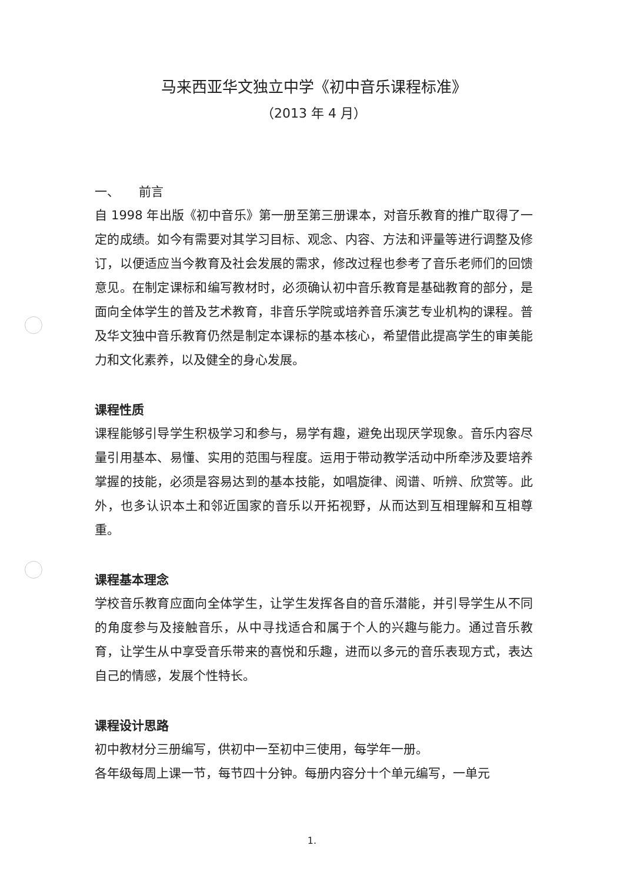马来西亚华文独立中学《初中音乐课程标准》
（2013 年 4 月）
一、 前言
自 1998 年出版《初中音乐》第一册至第三册课本，对音乐教育的推广取得了一定的成绩。如今有需要对其学习目标、观念、内容、方法和评量等进行调整及修订，以便适应当今教育及社会发展的需求，修改过程也参考了音乐老师们的回馈意见。在制定课标和编写教材时，必须确认初中音乐教育是基础教育的部分，是面向全体学生的普及艺术教育，非音乐学院或培养音乐演艺专业机构的课程。普及华文独中音乐教育仍然是制定本课标的基本核心，希望借此提高学生的审美能力和文化素养，以及健全的身心发展。
课程性质
课程能够引导学生积极学习和参与，易学有趣，避免出现厌学现象。音乐内容尽量引用基本、易懂、实用的范围与程度。运用于带动教学活动中所牵涉及要培养掌握的技能，必须是容易达到的基本技能，如唱旋律、阅谱、听辨、欣赏等。此外，也多认识本土和邻近国家的音乐以开拓视野，从而达到互相理解和互相尊重。
课程基本理念
学校音乐教育应面向全体学生，让学生发挥各自的音乐潜能，并引导学生从不同的角度参与及接触音乐，从中寻找适合和属于个人的兴趣与能力。通过音乐教育，让学生从中享受音乐带来的喜悦和乐趣，进而以多元的音乐表现方式，表达自己的情感，发展个性特长。
课程设计思路
初中教材分三册编写，供初中一至初中三使用，每学年一册。
各年级每周上课一节，每节四十分钟。每册内容分十个单元编写，一单元
1.